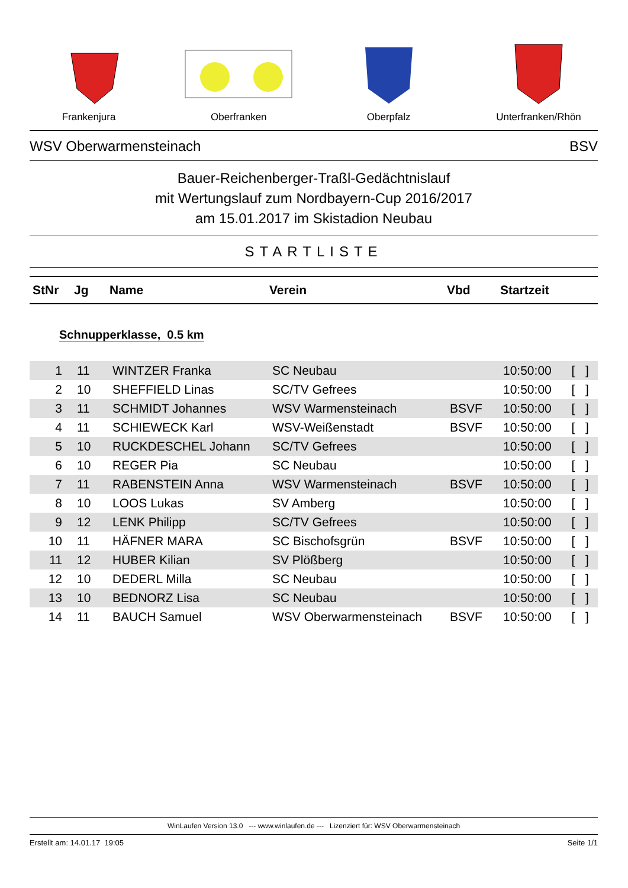Frankenjura Oberfranken Oberpfalz Unterfranken/Rhön
WSV Oberwarmensteinach BSV
Bauer-Reichenberger-Traßl-Gedächtnislauf
mit Wertungslauf zum Nordbayern-Cup 2016/2017
am 15.01.2017 im Skistadion Neubau
STARTLISTE
| StNr | Jg | Name | Verein | Vbd | Startzeit | |
| --- | --- | --- | --- | --- | --- | --- |
Schnupperklasse, 0.5 km
| 1 | 11 | WINTZER Franka | SC Neubau | | 10:50:00 | [ ] |
| 2 | 10 | SHEFFIELD Linas | SC/TV Gefrees | | 10:50:00 | [ ] |
| 3 | 11 | SCHMIDT Johannes | WSV Warmensteinach | BSVF | 10:50:00 | [ ] |
| 4 | 11 | SCHIEWECK Karl | WSV-Weißenstadt | BSVF | 10:50:00 | [ ] |
| 5 | 10 | RUCKDESCHEL Johann | SC/TV Gefrees | | 10:50:00 | [ ] |
| 6 | 10 | REGER Pia | SC Neubau | | 10:50:00 | [ ] |
| 7 | 11 | RABENSTEIN Anna | WSV Warmensteinach | BSVF | 10:50:00 | [ ] |
| 8 | 10 | LOOS Lukas | SV Amberg | | 10:50:00 | [ ] |
| 9 | 12 | LENK Philipp | SC/TV Gefrees | | 10:50:00 | [ ] |
| 10 | 11 | HÄFNER MARA | SC Bischofsgrün | BSVF | 10:50:00 | [ ] |
| 11 | 12 | HUBER Kilian | SV Plößberg | | 10:50:00 | [ ] |
| 12 | 10 | DEDERL Milla | SC Neubau | | 10:50:00 | [ ] |
| 13 | 10 | BEDNORZ Lisa | SC Neubau | | 10:50:00 | [ ] |
| 14 | 11 | BAUCH Samuel | WSV Oberwarmensteinach | BSVF | 10:50:00 | [ ] |
WinLaufen Version 13.0 --- www.winlaufen.de --- Lizenziert für: WSV Oberwarmensteinach
Erstellt am: 14.01.17 19:05 Seite 1/1